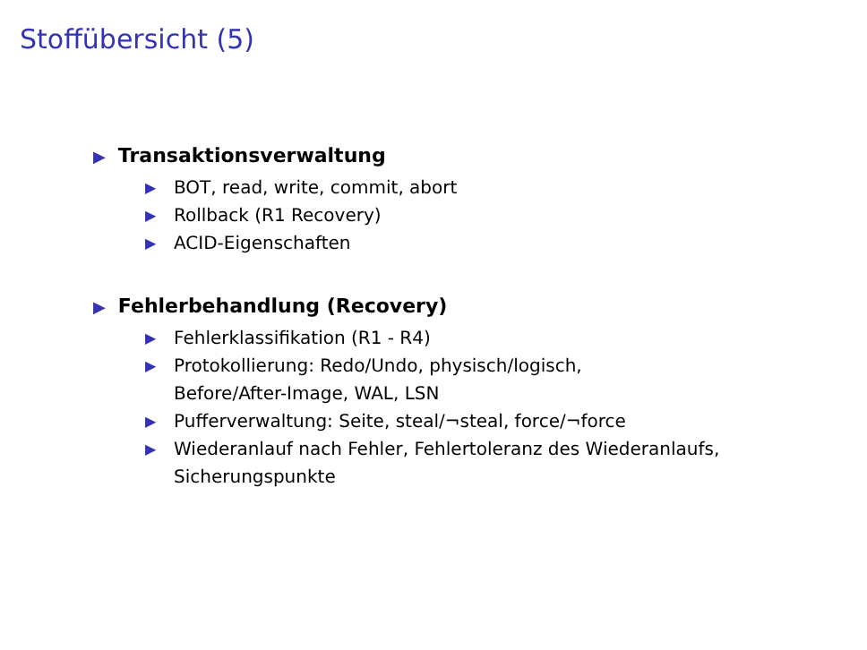Stoffübersicht (5)
▶ Transaktionsverwaltung
▶ BOT, read, write, commit, abort
▶ Rollback (R1 Recovery)
▶ ACID-Eigenschaften
▶ Fehlerbehandlung (Recovery)
▶ Fehlerklassifikation (R1 - R4)
▶ Protokollierung: Redo/Undo, physisch/logisch,
Before/After-Image, WAL, LSN
▶ Pufferverwaltung: Seite, steal/¬steal, force/¬force
▶ Wiederanlauf nach Fehler, Fehlertoleranz des Wiederanlaufs,
Sicherungspunkte